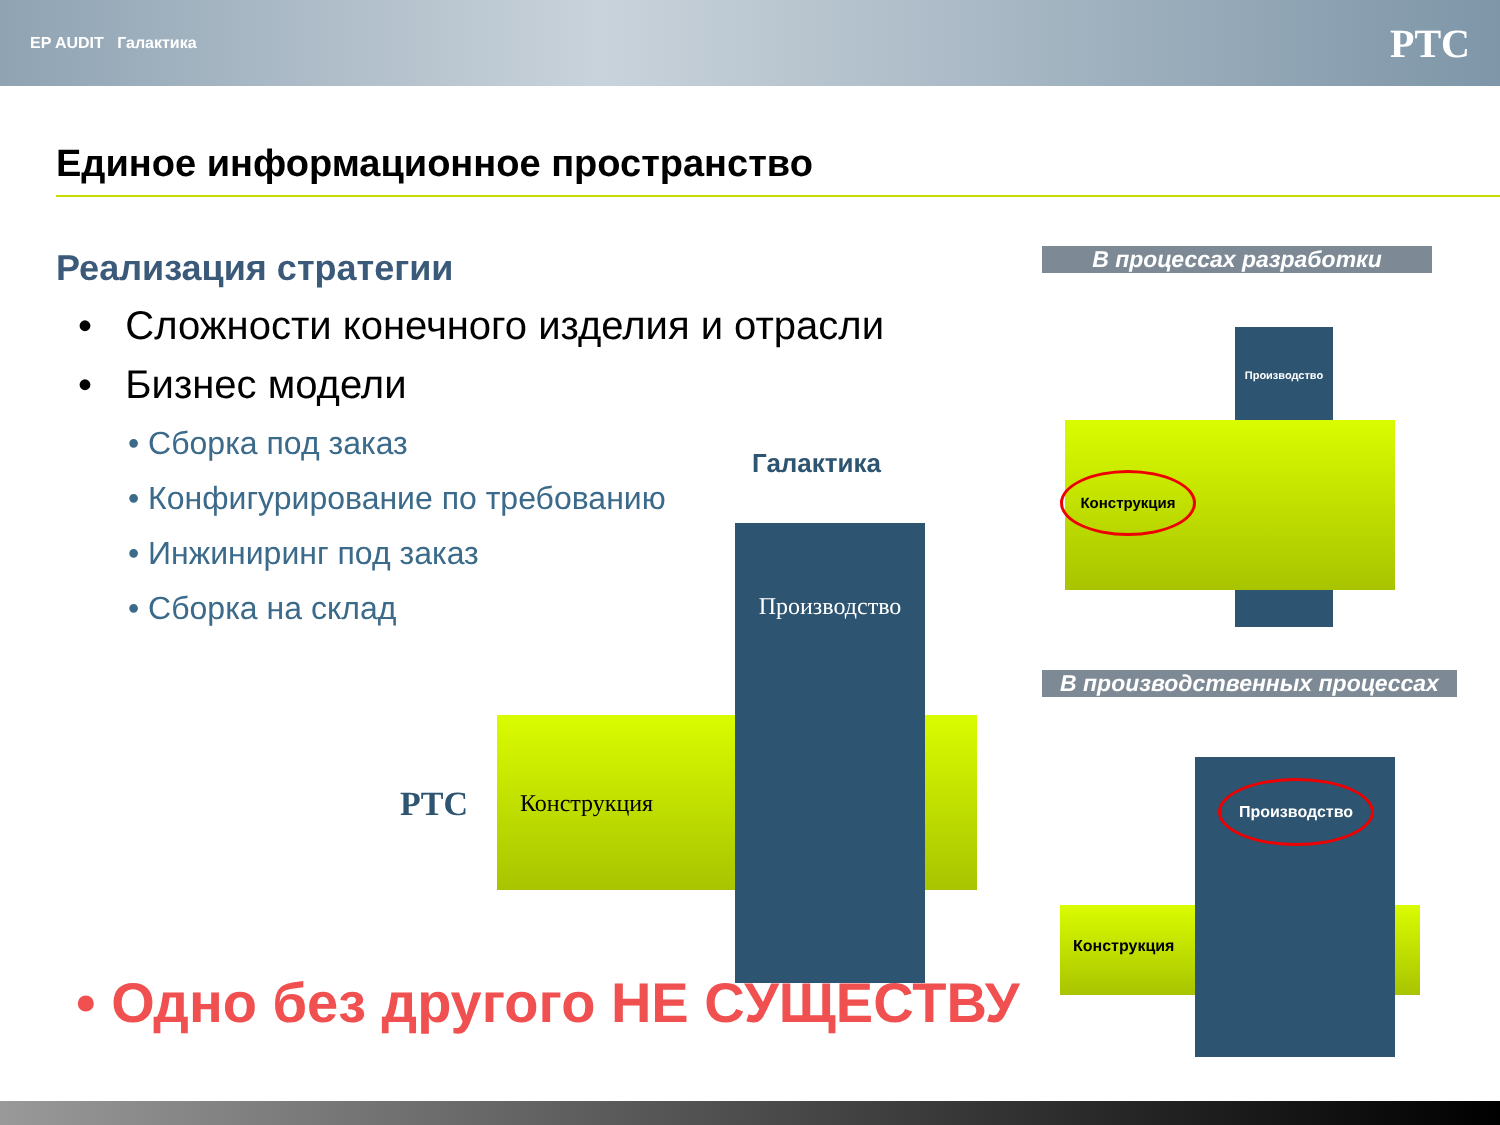EP AUDIT Галактика PTC
Единое информационное пространство
Реализация стратегии
• Сложности конечного изделия и отрасли
• Бизнес модели
• Сборка под заказ
• Конфигурирование по требованию
• Инжиниринг под заказ
• Сборка на склад
Галактика
PTC Конструкция
Производство
В процессах разработки
Производство
Конструкция
В производственных процессах
Производство
Конструкция
• Одно без другого НЕ СУЩЕСТВУ